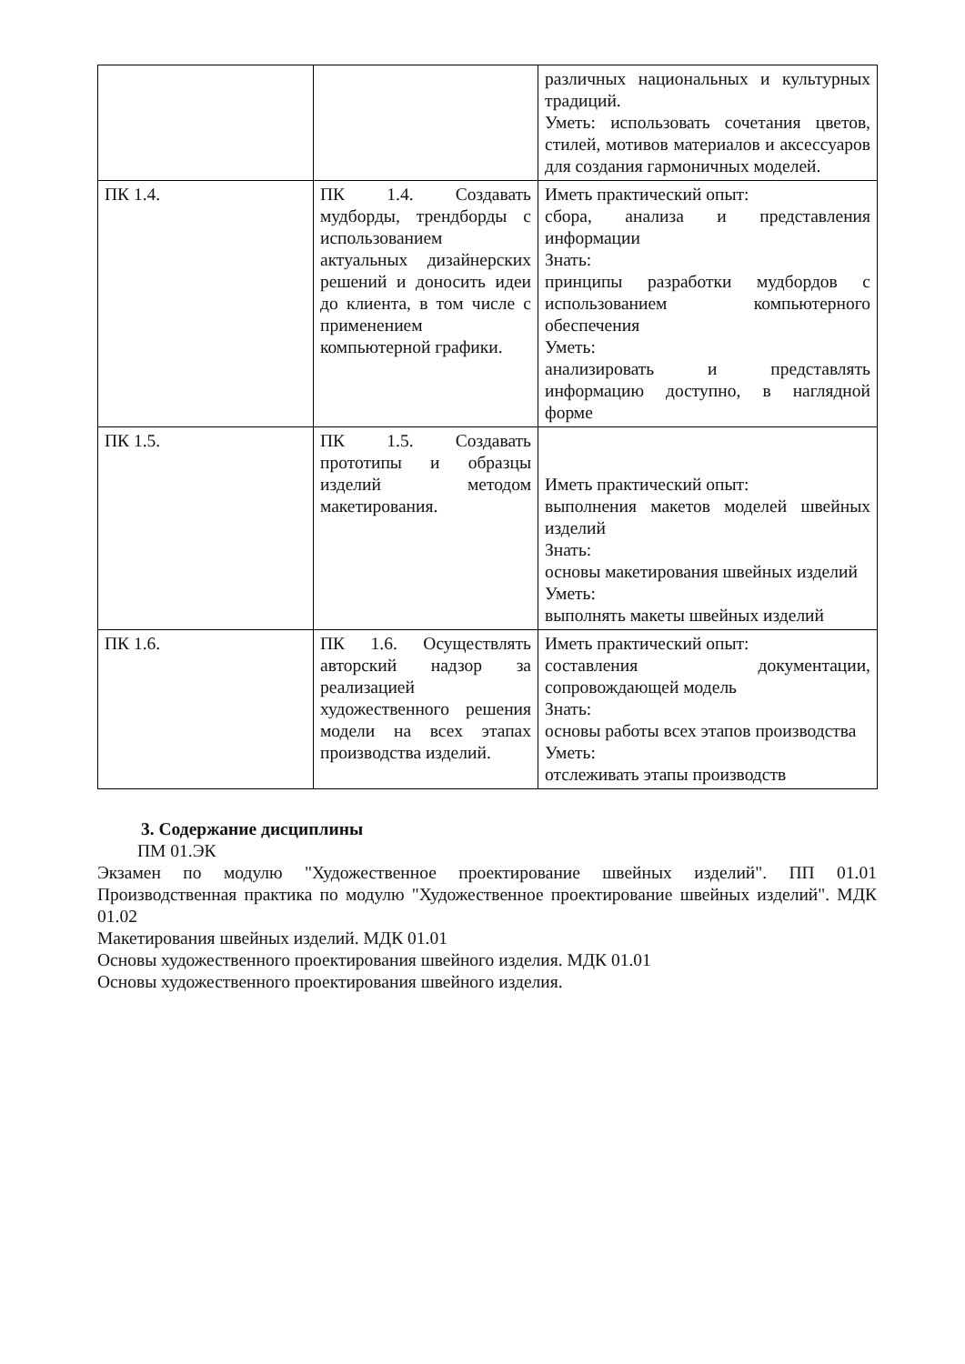| | | различных национальных и культурных традиций. Уметь: использовать сочетания цветов, стилей, мотивов материалов и аксессуаров для создания гармоничных моделей. |
| ПК 1.4. | ПК 1.4. Создавать мудборды, трендборды с использованием актуальных дизайнерских решений и доносить идеи до клиента, в том числе с применением компьютерной графики. | Иметь практический опыт: сбора, анализа и представления информации Знать: принципы разработки мудбордов с использованием компьютерного обеспечения Уметь: анализировать и представлять информацию доступно, в наглядной форме |
| ПК 1.5. | ПК 1.5. Создавать прототипы и образцы изделий методом макетирования. | Иметь практический опыт: выполнения макетов моделей швейных изделий Знать: основы макетирования швейных изделий Уметь: выполнять макеты швейных изделий |
| ПК 1.6. | ПК 1.6. Осуществлять авторский надзор за реализацией художественного решения модели на всех этапах производства изделий. | Иметь практический опыт: составления документации, сопровождающей модель Знать: основы работы всех этапов производства Уметь: отслеживать этапы производств |
3. Содержание дисциплины
ПМ 01.ЭК
Экзамен по модулю "Художественное проектирование швейных изделий". ПП 01.01 Производственная практика по модулю "Художественное проектирование швейных изделий". МДК 01.02
Макетирования швейных изделий. МДК 01.01
Основы художественного проектирования швейного изделия. МДК 01.01
Основы художественного проектирования швейного изделия.